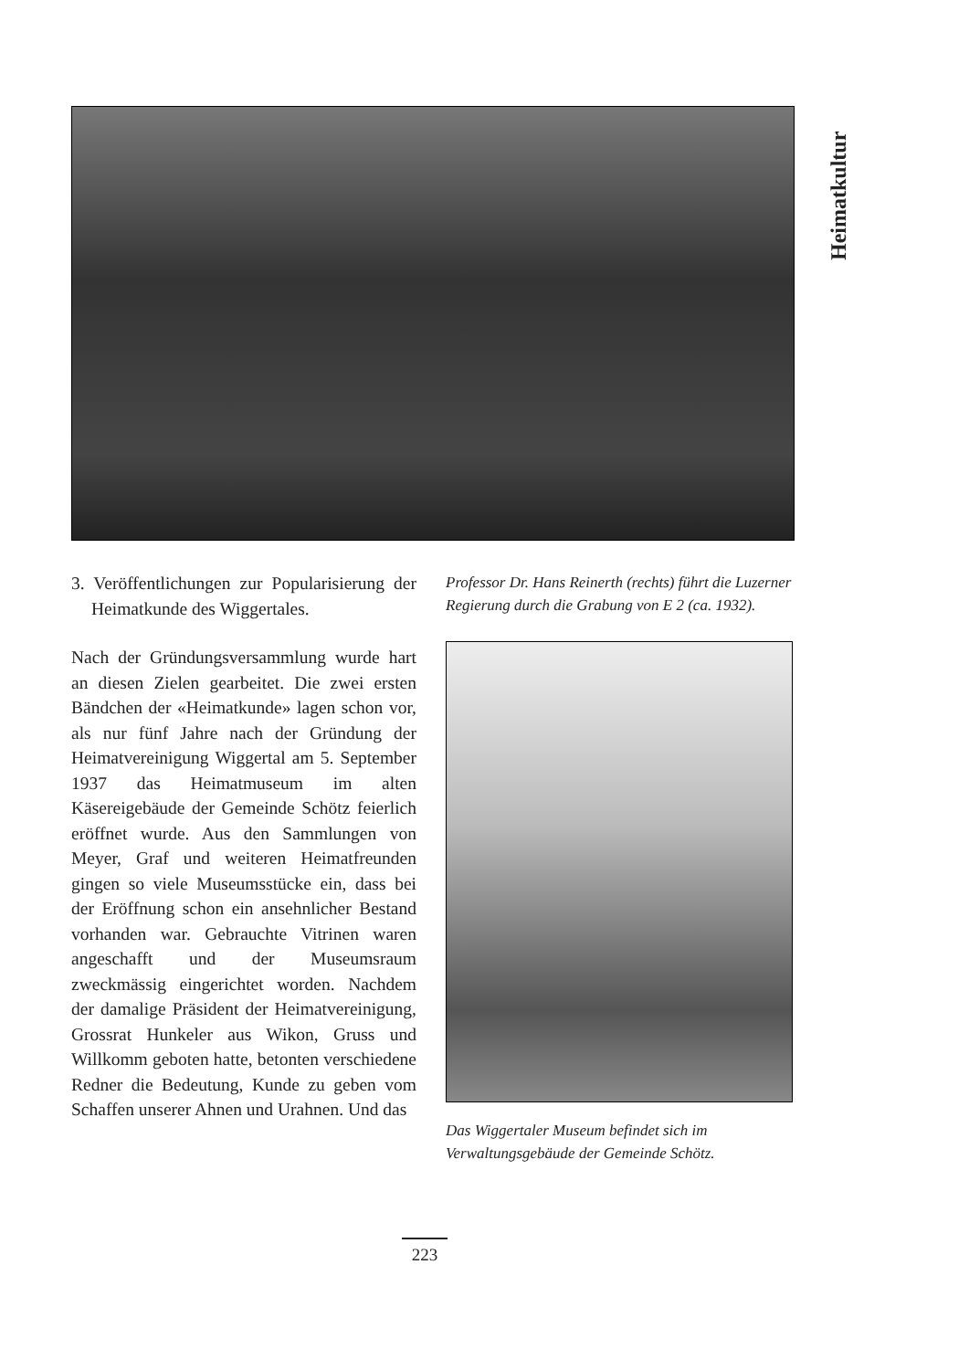Heimatkultur
3. Veröffentlichungen zur Popularisierung der Heimatkunde des Wiggertales.
Nach der Gründungsversammlung wurde hart an diesen Zielen gearbeitet. Die zwei ersten Bändchen der «Heimatkunde» lagen schon vor, als nur fünf Jahre nach der Gründung der Heimatvereinigung Wiggertal am 5. September 1937 das Heimatmuseum im alten Käsereigebäude der Gemeinde Schötz feierlich eröffnet wurde. Aus den Sammlungen von Meyer, Graf und weiteren Heimatfreunden gingen so viele Museumsstücke ein, dass bei der Eröffnung schon ein ansehnlicher Bestand vorhanden war. Gebrauchte Vitrinen waren angeschafft und der Museumsraum zweckmässig eingerichtet worden. Nachdem der damalige Präsident der Heimatvereinigung, Grossrat Hunkeler aus Wikon, Gruss und Willkomm geboten hatte, betonten verschiedene Redner die Bedeutung, Kunde zu geben vom Schaffen unserer Ahnen und Urahnen. Und das
Professor Dr. Hans Reinerth (rechts) führt die Luzerner Regierung durch die Grabung von E 2 (ca. 1932).
Das Wiggertaler Museum befindet sich im Verwaltungsgebäude der Gemeinde Schötz.
223